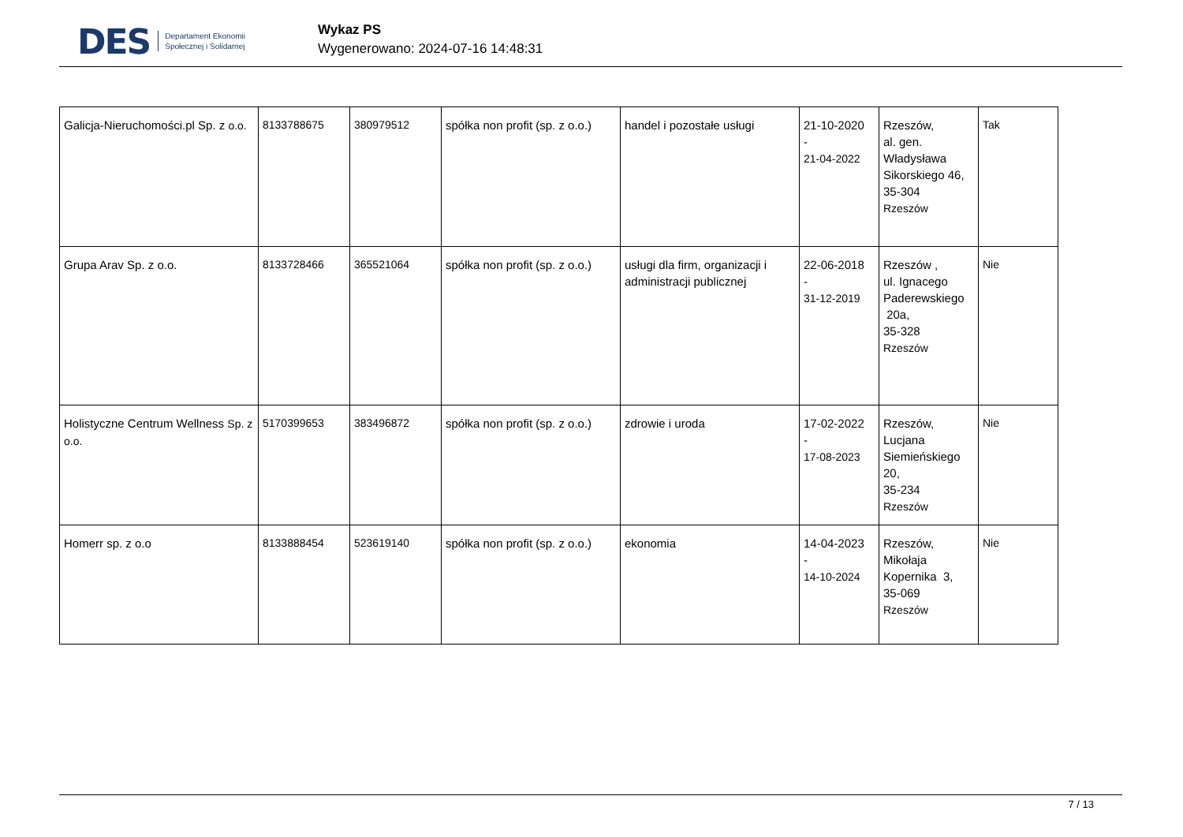DES Departament Ekonomii
Społecznej i Solidarnej
Wykaz PS
Wygenerowano: 2024-07-16 14:48:31
| Galicja-Nieruchomości.pl Sp. z o.o. | 8133788675 | 380979512 | spółka non profit (sp. z o.o.) | handel i pozostałe usługi | 21-10-2020 - 21-04-2022 | Rzeszów, al. gen. Władysława Sikorskiego 46, 35-304 Rzeszów | Tak |
| Grupa Arav Sp. z o.o. | 8133728466 | 365521064 | spółka non profit (sp. z o.o.) | usługi dla firm, organizacji i administracji publicznej | 22-06-2018 - 31-12-2019 | Rzeszów , ul. Ignacego Paderewskiego 20a, 35-328 Rzeszów | Nie |
| Holistyczne Centrum Wellness Sp. z o.o. | 5170399653 | 383496872 | spółka non profit (sp. z o.o.) | zdrowie i uroda | 17-02-2022 - 17-08-2023 | Rzeszów, Lucjana Siemieńskiego 20, 35-234 Rzeszów | Nie |
| Homerr sp. z o.o | 8133888454 | 523619140 | spółka non profit (sp. z o.o.) | ekonomia | 14-04-2023 - 14-10-2024 | Rzeszów, Mikołaja Kopernika 3, 35-069 Rzeszów | Nie |
7 / 13